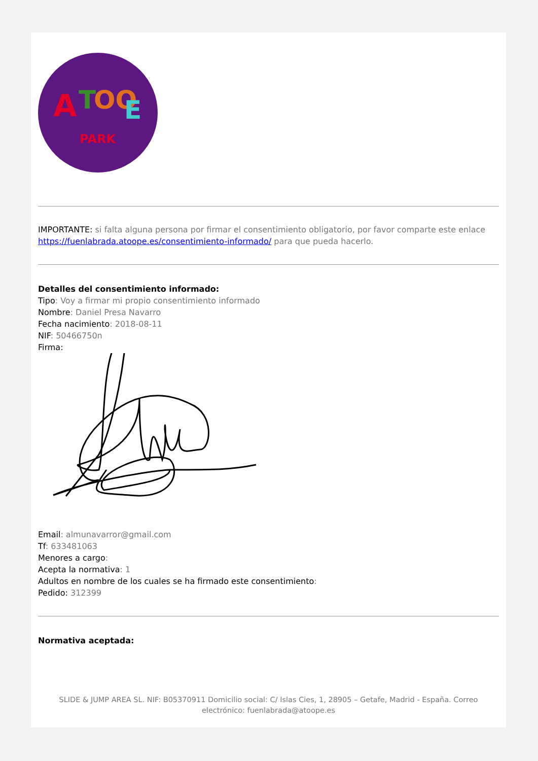A
T
OO
E
PARK
IMPORTANTE: si falta alguna persona por firmar el consentimiento obligatorio, por favor comparte este enlace https://fuenlabrada.atoope.es/consentimiento-informado/ para que pueda hacerlo.
Detalles del consentimiento informado:
Tipo: Voy a firmar mi propio consentimiento informado
Nombre: Daniel Presa Navarro
Fecha nacimiento: 2018-08-11
NIF: 50466750n
Firma:
Email: almunavarror@gmail.com
Tf: 633481063
Menores a cargo:
Acepta la normativa: 1
Adultos en nombre de los cuales se ha firmado este consentimiento:
Pedido: 312399
Normativa aceptada:
SLIDE & JUMP AREA SL. NIF: B05370911 Domicilio social: C/ Islas Cies, 1, 28905 – Getafe, Madrid - España. Correo electrónico: fuenlabrada@atoope.es